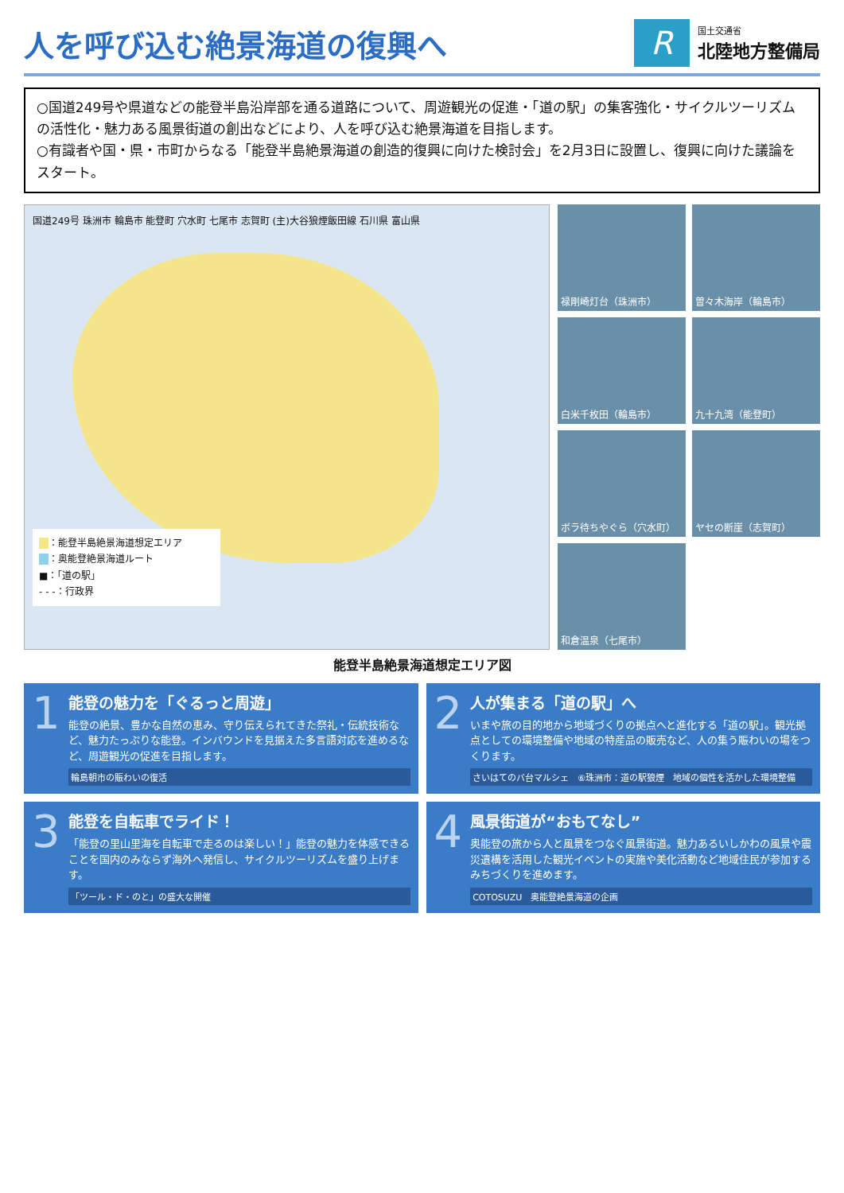人を呼び込む絶景海道の復興へ
R
国土交通省
北陸地方整備局
○国道249号や県道などの能登半島沿岸部を通る道路について、周遊観光の促進・「道の駅」の集客強化・サイクルツーリズムの活性化・魅力ある風景街道の創出などにより、人を呼び込む絶景海道を目指します。
○有識者や国・県・市町からなる「能登半島絶景海道の創造的復興に向けた検討会」を2月3日に設置し、復興に向けた議論をスタート。
国道249号 珠洲市 輪島市 能登町 穴水町 七尾市 志賀町 (主)大谷狼煙飯田線 石川県 富山県
　 ：能登半島絶景海道想定エリア
　 ：奥能登絶景海道ルート
■：「道の駅」
- - -：行政界
禄剛崎灯台（珠洲市）
曽々木海岸（輪島市）
白米千枚田（輪島市）
九十九湾（能登町）
ボラ待ちやぐら（穴水町）
ヤセの断崖（志賀町）
和倉温泉（七尾市）
能登半島絶景海道想定エリア図
1
能登の魅力を「ぐるっと周遊」
能登の絶景、豊かな自然の恵み、守り伝えられてきた祭礼・伝統技術など、魅力たっぷりな能登。インバウンドを見据えた多言語対応を進めるなど、周遊観光の促進を目指します。
輪島朝市の賑わいの復活
2
人が集まる「道の駅」へ
いまや旅の目的地から地域づくりの拠点へと進化する「道の駅」。観光拠点としての環境整備や地域の特産品の販売など、人の集う賑わいの場をつくります。
さいはてのバ台マルシェ　⑥珠洲市：道の駅狼煙　地域の個性を活かした環境整備
3
能登を自転車でライド！
「能登の里山里海を自転車で走るのは楽しい！」能登の魅力を体感できることを国内のみならず海外へ発信し、サイクルツーリズムを盛り上げます。
「ツール・ド・のと」の盛大な開催
4
風景街道が“おもてなし”
奥能登の旅から人と風景をつなぐ風景街道。魅力あるいしかわの風景や震災遺構を活用した観光イベントの実施や美化活動など地域住民が参加するみちづくりを進めます。
COTOSUZU　奥能登絶景海道の企画